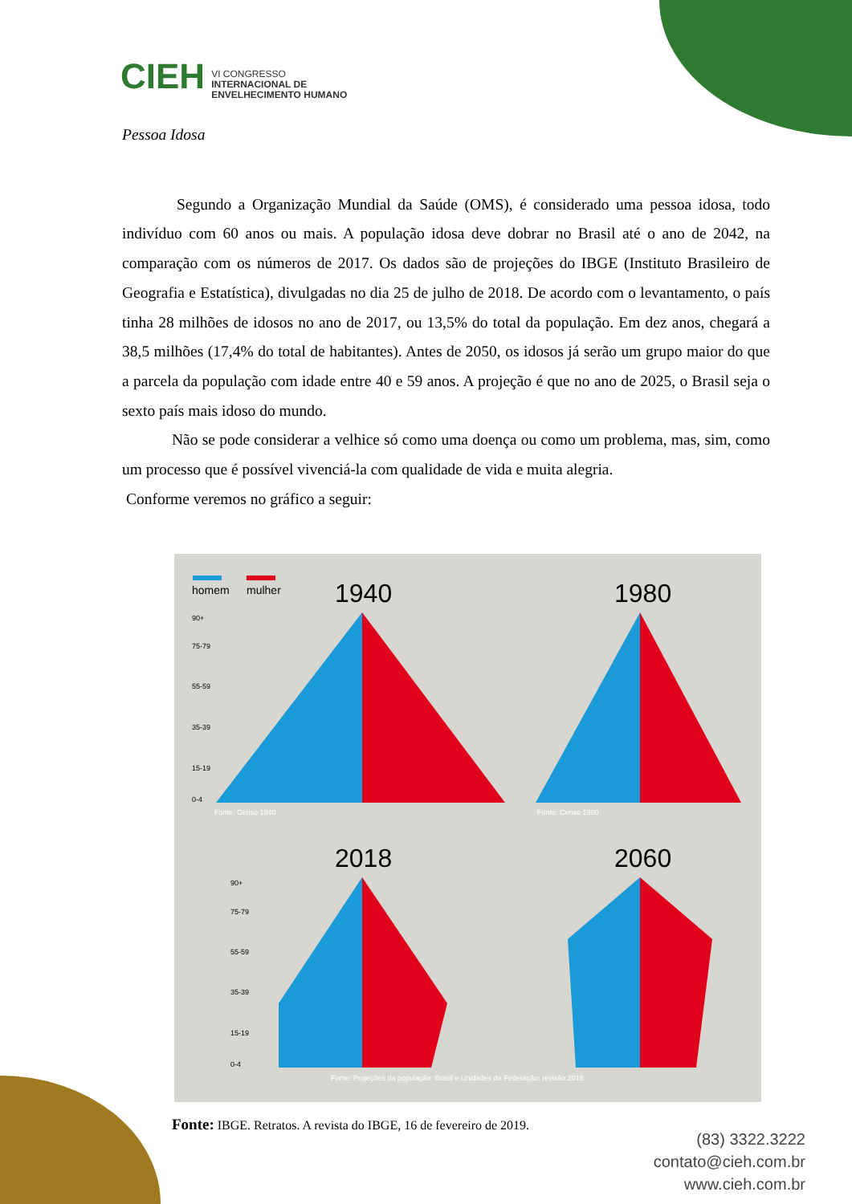CIEH VI CONGRESSO
INTERNACIONAL DE
ENVELHECIMENTO HUMANO
Pessoa Idosa
Segundo a Organização Mundial da Saúde (OMS), é considerado uma pessoa idosa, todo indivíduo com 60 anos ou mais. A população idosa deve dobrar no Brasil até o ano de 2042, na comparação com os números de 2017. Os dados são de projeções do IBGE (Instituto Brasileiro de Geografia e Estatística), divulgadas no dia 25 de julho de 2018. De acordo com o levantamento, o país tinha 28 milhões de idosos no ano de 2017, ou 13,5% do total da população. Em dez anos, chegará a 38,5 milhões (17,4% do total de habitantes). Antes de 2050, os idosos já serão um grupo maior do que a parcela da população com idade entre 40 e 59 anos. A projeção é que no ano de 2025, o Brasil seja o sexto país mais idoso do mundo.
Não se pode considerar a velhice só como uma doença ou como um problema, mas, sim, como um processo que é possível vivenciá-la com qualidade de vida e muita alegria.
Conforme veremos no gráfico a seguir:
homem
mulher
1940
1980
2018
2060
90+
75-79
55-59
35-39
15-19
0-4
90+
75-79
55-59
35-39
15-19
0-4
Fonte: Censo 1940
Fonte: Censo 1980
Fonte: Projeções da população: Brasil e Unidades da Federação: revisão 2018
Fonte: IBGE. Retratos. A revista do IBGE, 16 de fevereiro de 2019.
(83) 3322.3222
contato@cieh.com.br
www.cieh.com.br